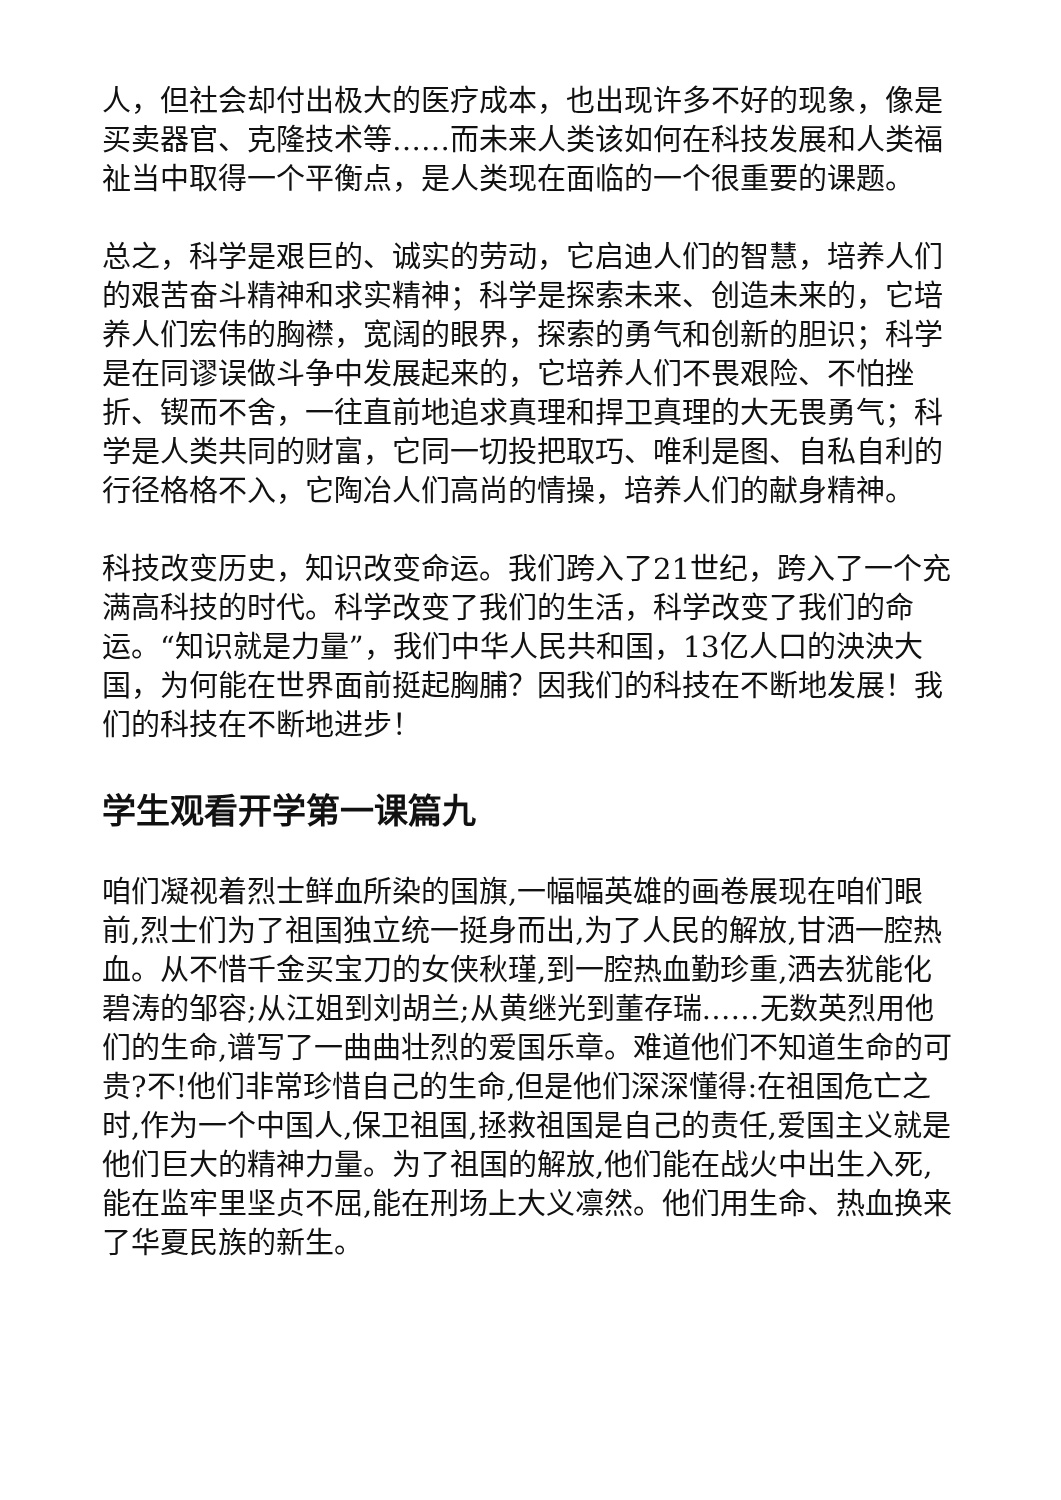人，但社会却付出极大的医疗成本，也出现许多不好的现象，像是买卖器官、克隆技术等……而未来人类该如何在科技发展和人类福祉当中取得一个平衡点，是人类现在面临的一个很重要的课题。
总之，科学是艰巨的、诚实的劳动，它启迪人们的智慧，培养人们的艰苦奋斗精神和求实精神；科学是探索未来、创造未来的，它培养人们宏伟的胸襟，宽阔的眼界，探索的勇气和创新的胆识；科学是在同谬误做斗争中发展起来的，它培养人们不畏艰险、不怕挫折、锲而不舍，一往直前地追求真理和捍卫真理的大无畏勇气；科学是人类共同的财富，它同一切投把取巧、唯利是图、自私自利的行径格格不入，它陶冶人们高尚的情操，培养人们的献身精神。
科技改变历史，知识改变命运。我们跨入了21世纪，跨入了一个充满高科技的时代。科学改变了我们的生活，科学改变了我们的命运。“知识就是力量”，我们中华人民共和国，13亿人口的泱泱大国，为何能在世界面前挺起胸脯？因我们的科技在不断地发展！我们的科技在不断地进步！
学生观看开学第一课篇九
咱们凝视着烈士鲜血所染的国旗,一幅幅英雄的画卷展现在咱们眼前,烈士们为了祖国独立统一挺身而出,为了人民的解放,甘洒一腔热血。从不惜千金买宝刀的女侠秋瑾,到一腔热血勤珍重,洒去犹能化碧涛的邹容;从江姐到刘胡兰;从黄继光到董存瑞……无数英烈用他们的生命,谱写了一曲曲壮烈的爱国乐章。难道他们不知道生命的可贵?不!他们非常珍惜自己的生命,但是他们深深懂得:在祖国危亡之时,作为一个中国人,保卫祖国,拯救祖国是自己的责任,爱国主义就是他们巨大的精神力量。为了祖国的解放,他们能在战火中出生入死,能在监牢里坚贞不屈,能在刑场上大义凛然。他们用生命、热血换来了华夏民族的新生。